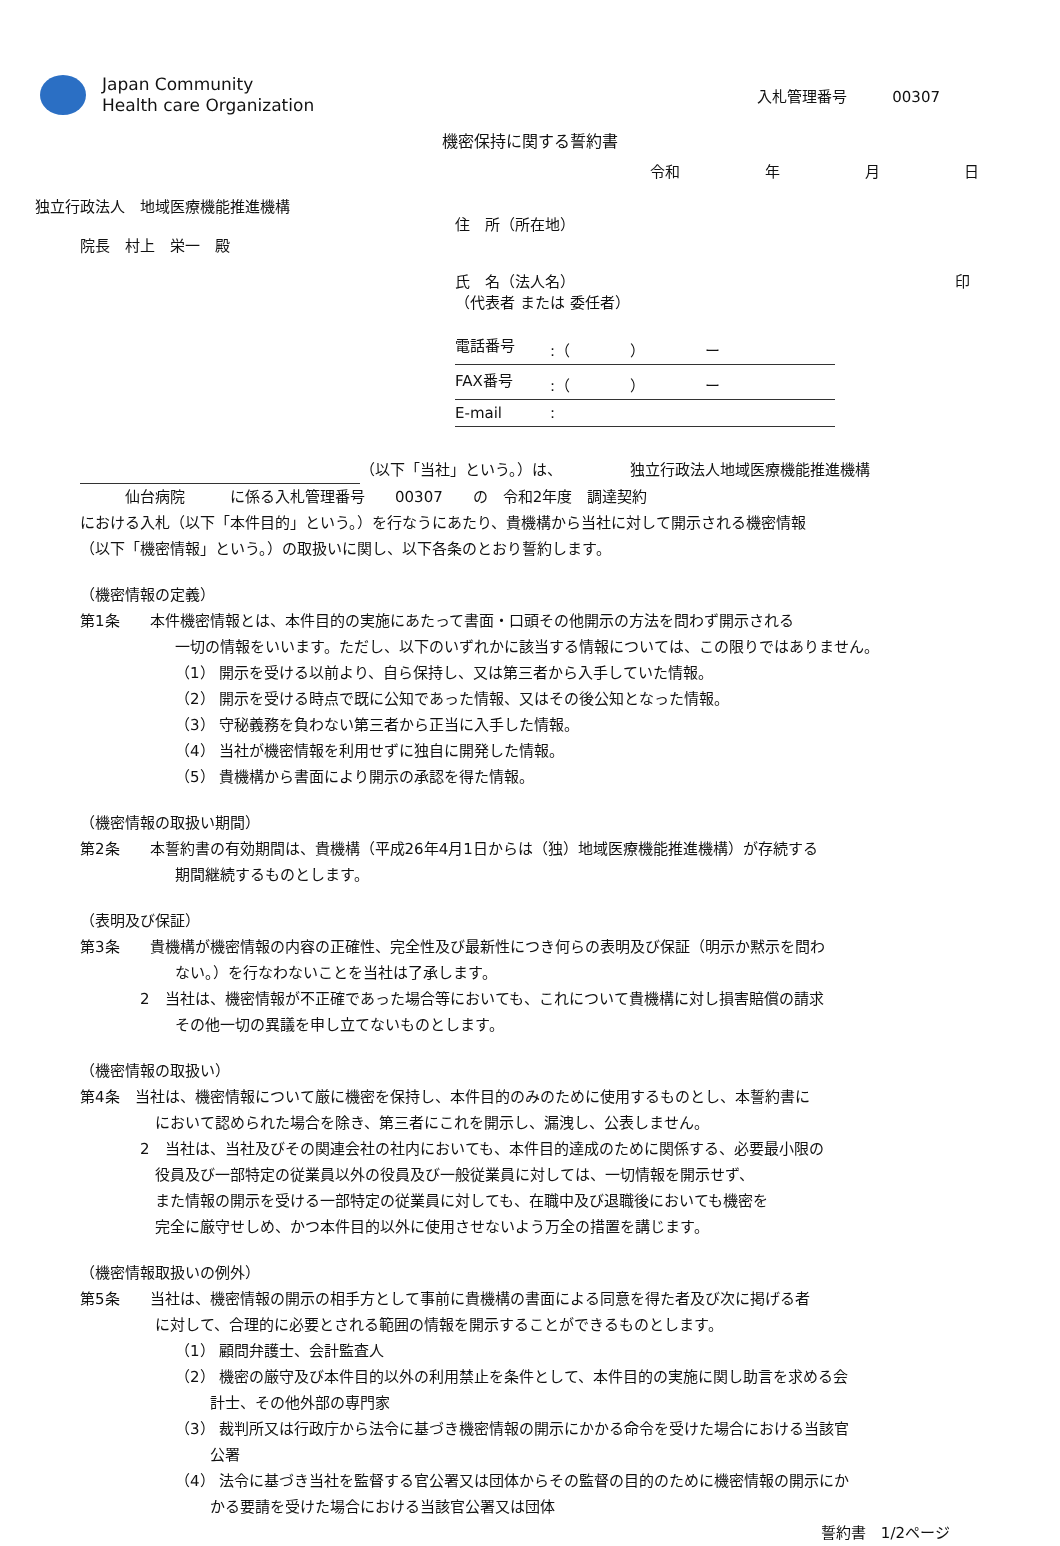Japan Community
Health care Organization
入札管理番号　　　00307
機密保持に関する誓約書
令和 年 月 日
独立行政法人　地域医療機能推進機構
院長　村上　栄一　殿
住　所（所在地）
氏　名（法人名） 印
（代表者 または 委任者）
電話番号:（　　　　）　　　　ー
FAX番号:（　　　　）　　　　ー
E-mail:
（以下「当社」という。）は、　　　　　独立行政法人地域医療機能推進機構
　　　仙台病院　　　に係る入札管理番号　　00307　　の　令和2年度　調達契約
における入札（以下「本件目的」という。）を行なうにあたり、貴機構から当社に対して開示される機密情報
（以下「機密情報」という。）の取扱いに関し、以下各条のとおり誓約します。
（機密情報の定義）
第1条　　本件機密情報とは、本件目的の実施にあたって書面・口頭その他開示の方法を問わず開示される
一切の情報をいいます。ただし、以下のいずれかに該当する情報については、この限りではありません。
（1） 開示を受ける以前より、自ら保持し、又は第三者から入手していた情報。
（2） 開示を受ける時点で既に公知であった情報、又はその後公知となった情報。
（3） 守秘義務を負わない第三者から正当に入手した情報。
（4） 当社が機密情報を利用せずに独自に開発した情報。
（5） 貴機構から書面により開示の承認を得た情報。
（機密情報の取扱い期間）
第2条　　本誓約書の有効期間は、貴機構（平成26年4月1日からは（独）地域医療機能推進機構）が存続する
期間継続するものとします。
（表明及び保証）
第3条　　貴機構が機密情報の内容の正確性、完全性及び最新性につき何らの表明及び保証（明示か黙示を問わ
ない。）を行なわないことを当社は了承します。
2　当社は、機密情報が不正確であった場合等においても、これについて貴機構に対し損害賠償の請求
その他一切の異議を申し立てないものとします。
（機密情報の取扱い）
第4条　当社は、機密情報について厳に機密を保持し、本件目的のみのために使用するものとし、本誓約書に
において認められた場合を除き、第三者にこれを開示し、漏洩し、公表しません。
2　当社は、当社及びその関連会社の社内においても、本件目的達成のために関係する、必要最小限の
役員及び一部特定の従業員以外の役員及び一般従業員に対しては、一切情報を開示せず、
また情報の開示を受ける一部特定の従業員に対しても、在職中及び退職後においても機密を
完全に厳守せしめ、かつ本件目的以外に使用させないよう万全の措置を講じます。
（機密情報取扱いの例外）
第5条　　当社は、機密情報の開示の相手方として事前に貴機構の書面による同意を得た者及び次に掲げる者
に対して、合理的に必要とされる範囲の情報を開示することができるものとします。
（1） 顧問弁護士、会計監査人
（2） 機密の厳守及び本件目的以外の利用禁止を条件として、本件目的の実施に関し助言を求める会
　　 計士、その他外部の専門家
（3） 裁判所又は行政庁から法令に基づき機密情報の開示にかかる命令を受けた場合における当該官
　　 公署
（4） 法令に基づき当社を監督する官公署又は団体からその監督の目的のために機密情報の開示にか
　　 かる要請を受けた場合における当該官公署又は団体
誓約書　1/2ページ